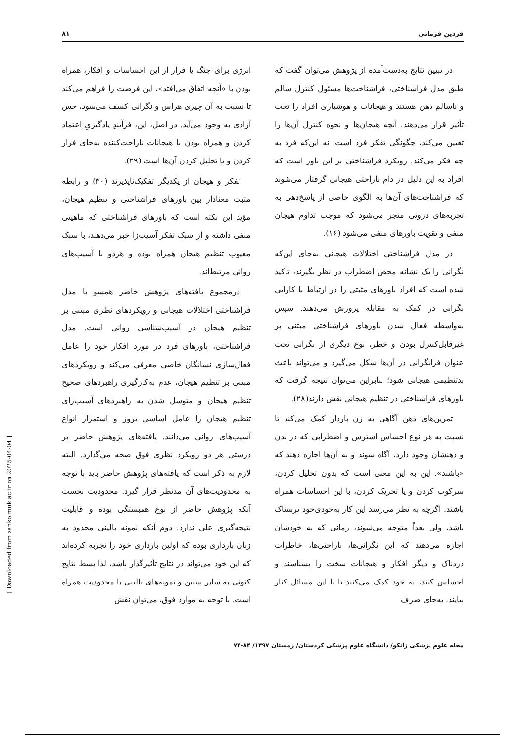فردین فرمانی ۸۱
در تبیین نتایج به‌دست‌آمده از پژوهش می‌توان گفت که طبق مدل فراشناختی، فراشناخت‌ها مسئول کنترل سالم و ناسالم ذهن هستند و هیجانات و هوشیاری افراد را تحت تأثیر قرار می‌دهند. آنچه هیجان‌ها و نحوه کنترل آن‌ها را تعیین می‌کند، چگونگی تفکر فرد است، نه این‌که فرد به چه فکر می‌کند. رویکرد فراشناختی بر این باور است که افراد به این دلیل در دام ناراحتی هیجانی گرفتار می‌شوند که فراشناخت‌های آن‌ها به الگوی خاصی از پاسخ‌دهی به تجربه‌های درونی منجر می‌شود که موجب تداوم هیجان منفی و تقویت باورهای منفی می‌شود (۱۶).
در مدل فراشناختی اختلالات هیجانی به‌جای این‌که نگرانی را یک نشانه محض اضطراب در نظر بگیرند، تأکید شده است که افراد باورهای مثبتی را در ارتباط با کارایی نگرانی در کمک به مقابله پرورش می‌دهند. سپس به‌واسطه فعال شدن باورهای فراشناختی مبتنی بر غیرقابل‌کنترل بودن و خطر، نوع دیگری از نگرانی تحت عنوان فرانگرانی در آن‌ها شکل می‌گیرد و می‌تواند باعث بدتنظیمی هیجانی شود؛ بنابراین می‌توان نتیجه گرفت که باورهای فراشناختی در تنظیم هیجانی نقش دارند(۲۸).
تمرین‌های ذهن آگاهی به زن باردار کمک می‌کند تا نسبت به هر نوع احساس استرس و اضطرابی که در بدن و ذهنشان وجود دارد، آگاه شوند و به آن‌ها اجازه دهند که «باشند». این به این معنی است که بدون تحلیل کردن، سرکوب کردن و یا تحریک کردن، با این احساسات همراه باشند. اگرچه به نظر می‌رسد این کار به‌خودی‌خود ترسناک باشد، ولی بعداً متوجه می‌شوند، زمانی که به خودشان اجازه می‌دهند که این نگرانی‌ها، ناراحتی‌ها، خاطرات دردناک و دیگر افکار و هیجانات سخت را بشناسند و احساس کنند، به خود کمک می‌کنند تا با این مسائل کنار بیایند. به‌جای صرف
انرژی برای جنگ یا فرار از این احساسات و افکار، همراه بودن با «آنچه اتفاق می‌افتد»، این فرصت را فراهم می‌کند تا نسبت به آن چیزی هراس و نگرانی کشف می‌شود، حس آزادی به وجود می‌آید. در اصل، این، فرآیندِ یادگیریِ اعتماد کردن و همراه بودن با هیجانات ناراحت‌کننده به‌جای فرار کردن و یا تحلیل کردن آن‌ها است (۲۹).
تفکر و هیجان از یکدیگر تفکیک‌ناپذیرند (۳۰) و رابطه مثبت معنادار بین باورهای فراشناختی و تنظیم هیجان، مؤید این نکته است که باورهای فراشناختی که ماهیتی منفی داشته و از سبک تفکر آسیب‌زا خبر می‌دهند، با سبک معیوب تنظیم هیجان همراه بوده و هردو با آسیب‌های روانی مرتبط‌اند.
درمجموع یافته‌های پژوهش حاضر همسو با مدل فراشناختی اختلالات هیجانی و رویکردهای نظری مبتنی بر تنظیم هیجان در آسیب‌شناسی روانی است. مدل فراشناختی، باورهای فرد در مورد افکار خود را عامل فعال‌سازی نشانگان خاصی معرفی می‌کند و رویکردهای مبتنی بر تنظیم هیجان، عدم به‌کارگیری راهبردهای صحیح تنظیم هیجان و متوسل شدن به راهبردهای آسیب‌زای تنظیم هیجان را عامل اساسی بروز و استمرار انواع آسیب‌های روانی می‌دانند. یافته‌های پژوهش حاضر بر درستی هر دو رویکرد نظری فوق صحه می‌گذارد. البته لازم به ذکر است که یافته‌های پژوهش حاضر باید با توجه به محدودیت‌های آن مدنظر قرار گیرد. محدودیت نخست آنکه پژوهش حاضر از نوع همبستگی بوده و قابلیت نتیجه‌گیری علی ندارد. دوم آنکه نمونه بالینی محدود به زنان بارداری بوده که اولین بارداری خود را تجربه کرده‌اند که این خود می‌تواند در نتایج تأثیرگذار باشد، لذا بسط نتایج کنونی به سایر سنین و نمونه‌های بالینی با محدودیت همراه است. با توجه به موارد فوق، می‌توان نقش
مجله علوم پزشکی زانکو/ دانشگاه علوم پزشکی کردستان/ زمستان ۱۳۹۷/ ۸۴-۷۴
[ Downloaded from zanko.muk.ac.ir on 2025-04-04 ]